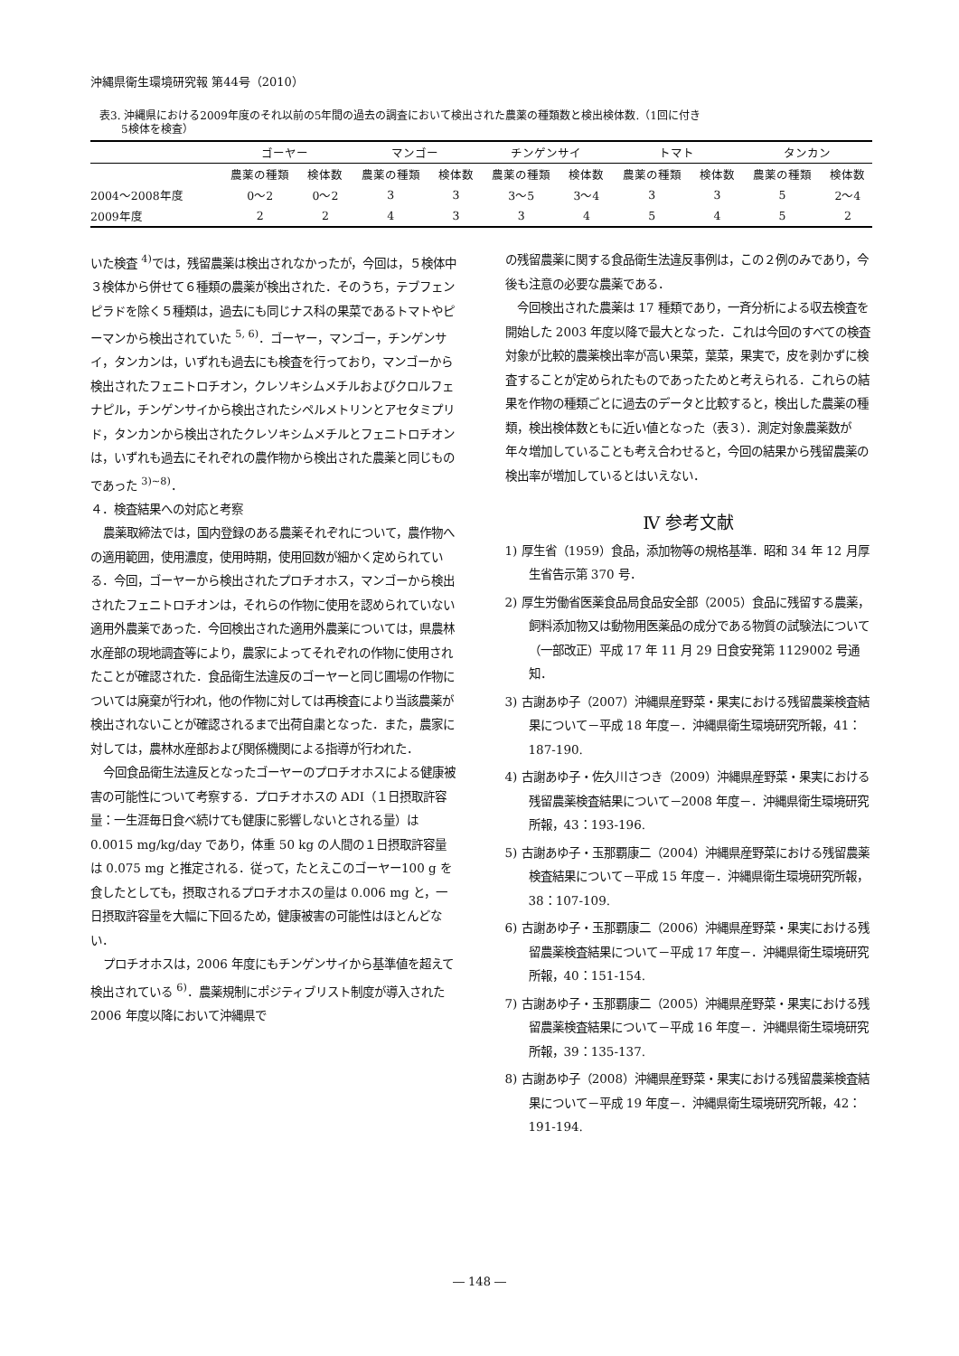沖縄県衛生環境研究報 第44号（2010）
表3. 沖縄県における2009年度のそれ以前の5年間の過去の調査において検出された農薬の種類数と検出検体数.（1回に付き
  5検体を検査）
| | ゴーヤー | | マンゴー | | チンゲンサイ | | トマト | | タンカン | |
| --- | --- | --- | --- | --- | --- | --- | --- | --- | --- | --- |
| | 農薬の種類 | 検体数 | 農薬の種類 | 検体数 | 農薬の種類 | 検体数 | 農薬の種類 | 検体数 | 農薬の種類 | 検体数 |
| 2004～2008年度 | 0～2 | 0～2 | 3 | 3 | 3～5 | 3～4 | 3 | 3 | 5 | 2～4 |
| 2009年度 | 2 | 2 | 4 | 3 | 3 | 4 | 5 | 4 | 5 | 2 |
いた検査 <sup>4)</sup>では，残留農薬は検出されなかったが，今回は，５検体中３検体から併せて６種類の農薬が検出された．そのうち，テブフェンピラドを除く５種類は，過去にも同じナス科の果菜であるトマトやピーマンから検出されていた <sup>5, 6)</sup>．ゴーヤー，マンゴー，チンゲンサイ，タンカンは，いずれも過去にも検査を行っており，マンゴーから検出されたフェニトロチオン，クレソキシムメチルおよびクロルフェナピル，チンゲンサイから検出されたシペルメトリンとアセタミプリド，タンカンから検出されたクレソキシムメチルとフェニトロチオンは，いずれも過去にそれぞれの農作物から検出された農薬と同じものであった <sup>3)~8)</sup>．
４．検査結果への対応と考察
農薬取締法では，国内登録のある農薬それぞれについて，農作物への適用範囲，使用濃度，使用時期，使用回数が細かく定められている．今回，ゴーヤーから検出されたプロチオホス，マンゴーから検出されたフェニトロチオンは，それらの作物に使用を認められていない適用外農薬であった．今回検出された適用外農薬については，県農林水産部の現地調査等により，農家によってそれぞれの作物に使用されたことが確認された．食品衛生法違反のゴーヤーと同じ圃場の作物については廃棄が行われ，他の作物に対しては再検査により当該農薬が検出されないことが確認されるまで出荷自粛となった．また，農家に対しては，農林水産部および関係機関による指導が行われた．
今回食品衛生法違反となったゴーヤーのプロチオホスによる健康被害の可能性について考察する．プロチオホスの ADI（１日摂取許容量：一生涯毎日食べ続けても健康に影響しないとされる量）は 0.0015 mg/kg/day であり，体重 50 kg の人間の１日摂取許容量は 0.075 mg と推定される．従って，たとえこのゴーヤー100 g を食したとしても，摂取されるプロチオホスの量は 0.006 mg と，一日摂取許容量を大幅に下回るため，健康被害の可能性はほとんどない．
プロチオホスは，2006 年度にもチンゲンサイから基準値を超えて検出されている <sup>6)</sup>．農薬規制にポジティブリスト制度が導入された 2006 年度以降において沖縄県で
の残留農薬に関する食品衛生法違反事例は，この２例のみであり，今後も注意の必要な農薬である．
今回検出された農薬は 17 種類であり，一斉分析による収去検査を開始した 2003 年度以降で最大となった．これは今回のすべての検査対象が比較的農薬検出率が高い果菜，葉菜，果実で，皮を剥かずに検査することが定められたものであったためと考えられる．これらの結果を作物の種類ごとに過去のデータと比較すると，検出した農薬の種類，検出検体数ともに近い値となった（表３）．測定対象農薬数が年々増加していることも考え合わせると，今回の結果から残留農薬の検出率が増加しているとはいえない．
Ⅳ 参考文献
1) 厚生省（1959）食品，添加物等の規格基準．昭和 34 年 12 月厚生省告示第 370 号．
2) 厚生労働省医薬食品局食品安全部（2005）食品に残留する農薬，飼料添加物又は動物用医薬品の成分である物質の試験法について（一部改正）平成 17 年 11 月 29 日食安発第 1129002 号通知．
3) 古謝あゆ子（2007）沖縄県産野菜・果実における残留農薬検査結果について－平成 18 年度－．沖縄県衛生環境研究所報，41：187-190.
4) 古謝あゆ子・佐久川さつき（2009）沖縄県産野菜・果実における残留農薬検査結果について－2008 年度－．沖縄県衛生環境研究所報，43：193-196.
5) 古謝あゆ子・玉那覇康二（2004）沖縄県産野菜における残留農薬検査結果について－平成 15 年度－．沖縄県衛生環境研究所報，38：107-109.
6) 古謝あゆ子・玉那覇康二（2006）沖縄県産野菜・果実における残留農薬検査結果について－平成 17 年度－．沖縄県衛生環境研究所報，40：151-154.
7) 古謝あゆ子・玉那覇康二（2005）沖縄県産野菜・果実における残留農薬検査結果について－平成 16 年度－．沖縄県衛生環境研究所報，39：135-137.
8) 古謝あゆ子（2008）沖縄県産野菜・果実における残留農薬検査結果について－平成 19 年度－．沖縄県衛生環境研究所報，42：191-194.
― 148 ―